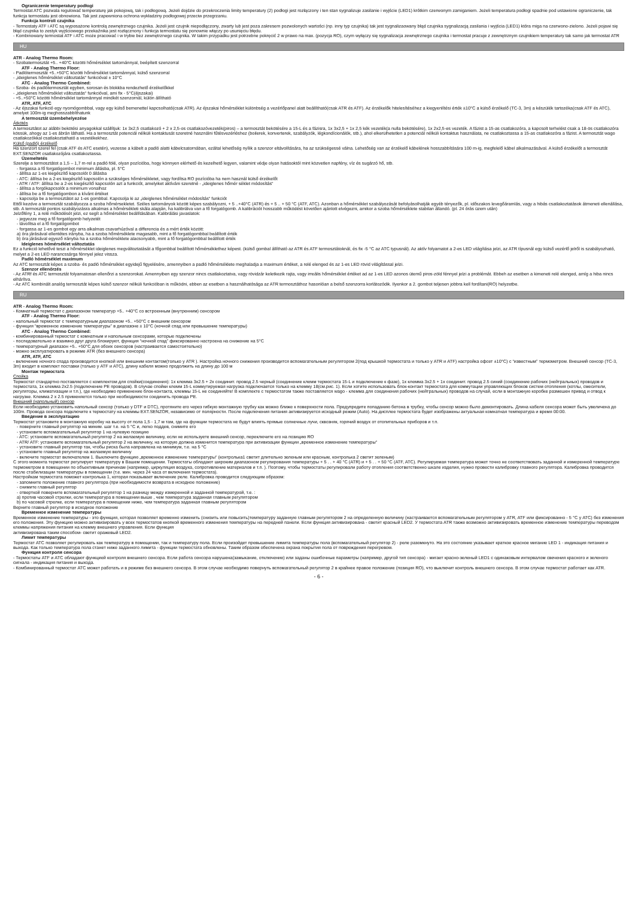Ograniczenie temperatury podłogi
Termostat ATC pozwala regulować temperaturę jak pokojową, tak i podłogową. Jeżeli dojdzie do przekroczenia limity temperatury (2) podłogi jest rozłączony i ten stan sygnalizuje zasilanie i wyjście (LED1) krótkim czerwonym zamiganiem. Jeżeli temperatura podłogi spadnie pod ustawione ograniczenie, tak funkcja termostatu jest obnowiona. Tak jest zapewniona ochrona wykładziny podłogowej przeciw przegrzaniu.
Funkcja kontroli czujnika
- Termostaty ATF i ATC są wyposażone kontrolą zewnętrznego czujnika. Jeżeli jest czujnik niepodłączony, zwarty lub jest poza zakresem pozwolonych wartości (np. inny typ czujnika) tak jest sygnalizaowany błąd czujnika sygnalizacją zasilania i wyjścia (LED1) która miga na czerwono-zielono. Jeżeli pojawi się błąd czujnika to zestyk wyjściowego przekaźnika jest rozłącznony i funkcja termostatu się ponownie włączy po usunięciu błędu.
- Kombinowany termostat ATF i ATC może pracować i w trybie bez zewnętrznego czujnika. W takim przypadku jest potrzebne pokręcić 2 w prawo na max. (pozycja RO), czym wyłączy się sygnalizacja zewnętrznego czujnika i termostat pracuje z zewnętrznym czujnikiem temperatury tak samo jak termostat ATR
HU
ATR - Analog Thermo Room:
- Szobatermosztát +5.. +40°C közötti hőmérséklet tartománnyal, beépített szenzorral
ATF - Analog Thermo Floor:
- Padlótermosztát +5..+50°C közötti hőmérséklet tartománnyal, külső szenzorral
- „ideiglenes hőmérséklet változtatás“ funkcióval ± 10°C
ATC - Analog Thermo Combined:
- Szoba- és padlótermosztát egyben, sorosan és blokkba rendezhető érzékelőkkel
- „ideiglenes hőmérséklet változtatás“ funkcióval, ami fix - 5°C(éjszakai)
- +5..+50°C közötti hőmérséklet tartománnyal mindkét szenzornál, külön állítható
ATR, ATF, ATC
- Az éjszakai funkció egy nyomógombbal, vagy egy külső bemenettel kapcsolható(csak ATR). Az éjszakai hőmérséklet különbség a vezérlőpanel alatt beállítható(csak ATR és ATF). Az érzékelők hitelesítéséhez a kiegyenlítési érték ±10°C a külső érzékelő (TC-3, 3m) a készülék tartozéka(csak ATF és ATC), amelyet 100m-ig meghosszabbíthatunk
A termosztát üzembehelyezése
Átkötés
A termosztátot az alábbi bekötési anyagokkal szállítjuk: 1x 3x2,5 csatlakozó + 2 x 2,5-os csatlakozóvezeték(piros) – a termosztát bekötésére a 15-L és a fázisra, 1x 3x2,5 + 1x 2,5 kék vezeték(a nulla bekötésére), 1x 2x2,5-es vezeték. A fázist a 15-as csatlakozóra, a kapcsolt terhelést csak a 18-ös csatlakozóra kössük, ahogy az 1-es ábrán látható. Ha a termosztát potenciál nélküli kontaktusát szeretné használni fűtésvezérléshez (boilerek, konverterek, szabályzók, légkondícionálók, stb.), ahol elkerülhetetlen a potenciál nélküli kontaktus használata, ne csatlakoztassa a 15-as csatlakozóra a fázist. A termosztát wago csatlakozókkal csatlakoztatható a vezetékekhez.
Külső (padló) érzékelő
Ha szenzort szerel fel (csak ATF és ATC esetén), vezesse a kábelt a padló alatti kábelcsatornában, ezáltal lehetőség nyílik a szenzor eltávolítására, ha az szükségessé válna. Lehetőség van az érzékelő kábelének hosszabbítására 100 m-ig, megfelelő kábel alkalmazásával. A külső érzékelőt a termosztát EXT.SENZOR csatlakozójára csatlakoztassa.
Üzemeltetés
Szerelje a termosztátot a 1,5 – 1,7 m-rel a padló fölé, olyan pozícióba, hogy könnyen elérhető és kezelhető legyen, valamint védje olyan hatásoktól mint közvetlen napfény, víz és sugárzó hő, stb.
- forgassa a fő forgatógombot minimum állásba, pl. 5°C
- állítsa az 1-es kiegészítő kapcsolót 0 állásba
- ATC: állítsa be a 2-es kiegészítő kapcsolón a szükséges hőmérsékletet, vagy fordítsa RO pozícióba ha nem használ külső érzékelőt
- ATR / ATF: állítsa be a 2-es kiegészítő kapcsolón azt a funkciót, amelyiket aktíváni szeretné - „ideiglenes hőmér séklet módosítás“
- állítsa a forgókapcsolót a minimum vonalhoz
- állítsa be a fő forgatógombon a kívánt értéket
- kapcsolja be a termosztátot az 1-es gombbal. Kapcsolja ki az „ideiglenes hőmérséklet módosítás“ funkciót
Ettől kezdve a termosztát szabályozza a szoba hőmérsekletet. Széles tartományok között képes szabályozni, + 5 ..+40°C (ATR) és + 5 .. + 50 °C (ATF, ATC). Azonban a hőmérséklet szabályozását befolyásolhatják egyéb tényezők, pl. időszakos levegőáramlás, vagy a hibás csatlakoztatások átmeneti ellenállása, stb. A termosztát pontos szabályozásra alkalmas a hőmérsékleti skála alapján, ha kalibrálva van a fő forgatógomb. A kalibrációt hosszabb működést követően ajánlott elvégezni, amikor a szoba hőmérséklete stabilan állandó. (pl. 24 órás üzem után)
Jelzőfény 1, a relé működését jelzi, ez segít a hőmérséklet beállításában. Kalibrálási javaslatok:
- jegyezze meg a fő forgatógomb helyzetét
- távolítsa el a fő forgatógombot
- forgassa az 1-es gombot egy arra alkalmas csavarhúzóval a differencia és a mért érték között:
a) óra járásával ellentétes irányba, ha a szoba hőmérséklete magasabb, mint a fő forgatógombbal beállított érték
b) óra járásával egyező irányba ha a szoba hőmérséklete alacsonyabb, mint a fő forgatógombbal beállított érték
Ideiglenes hőmérséklet változtatás
Ez a funkció lehetővé teszi a hőmérséklet ideiglenes megváltoztatását a főgombbal beállított hőmérséklethez képest. (külső gombal állítható az ATR és ATF termosztátoknál, és fix -5 °C az ATC typusnál). Az aktív folyamatot a 2-es LED világítása jelzi, az ATR típusnál egy külső vezérlő jelről is szabályozható, melyet a 2-es LED narancssárga fénnyel jelez vissza.
Padló hőmérséklet maximum
Az ATC termosztát képes a szoba- és padló hőmérséklet egyidejű figyelésére, amennyiben a padló hőmérséklete meghaladja a maximum értéket, a relé elenged és az 1-es LED rövid világítással jelzi.
Szenzor ellenőrzés
- Az ATRf és ATC termosztát folyamatosan ellenőrzi a szenzorokat. Amennyiben egy szenzor nincs csatlakoztatva, vagy rövidzár keletkezik rajta, vagy irreális hőmérséklet értéket ad az 1-es LED azonos ütemű piros-zöld fénnyel jelzi a problémát. Ebbeh az esetben a kimeneti relé elenged, amíg a hiba nincs elhárítva.
- Az ATC kombinált analóg termosztát képes külső szenzor nélküli funkcióban is működni, ebben az esetben a használhatósága az ATR termosztáthoz hasonlóan a belső szenzorra korlátozódik. Ilyenkor a 2. gombot teljesen jobbra kell fordítani(RO) helyzetbe.
RU
ATR - Analog Thermo Room:
- Комнатный термостат с диапазоном температур +5.. +40°C со встроенным (внутренним) сенсором
ATF - Analog Thermo Floor:
- напольный термостат с температурным диапазоном +5.. +50°C с внешним сенсором
- функция “временное изменение температуры” в диапазоне ± 10°C (ночной спад или превышение температуры)
ATC - Analog Thermo Combined:
- комбинированный термостат с комнатным и напольным сенсорами, которые подключены
- последовательно и взаимно друг друга блокируют, функция “ночной спад” фиксированно настроена на снижение на 5°C
- температурный диапазон +5.. +50°C для обоих сенсоров (настраивается самостоятельно)
- можно эксплуатировать в режиме ATR (без внешнего сенсора)
ATR, ATF, ATC
- включение ночного спада производится кнопкой или внешним контактом(только у ATR ). Настройка ночного снижения производится вспомагательным регулятором 2(под крышкой термостата и только у ATR и ATF) настройка офсет ±10°C) с “известным” термометром. Внешний сенсор (TC-3, 3m) входит в комплект поставки (только у ATF и ATC), длину кабеля можно продолжить на длину до 100 м
Монтаж термостата
Спойка
Термостат стандартно поставляется с комплектом для спойки(соединения): 1x клемма 3x2.5 + 2x соединит. провод 2.5 черный (соединение клемм термостата 15-L и подключение к фазе), 1x клемма 3x2.5 + 1x соединит. провод 2.5 синий (соединение рабочих (нейтральных) проводов и термостата, 1x клемма 2x2.5 (подключение PE проводов). В случае спойки клемм 15-L коммутируемая нагрузка подключается только на клемму 18(см.рис. 1). Если хотите использовать блок-контакт термостата для коммутации управляющих блоков систем отопления (котлы, смесители, регуляторы, климатизации и т.п.), где необходимо применение блок-контакта, клеммы 15-L не соединяйте! В комплекте с термостатом также поставляется wago - клемма для соединения рабочих (нейтральных) проводов на случай, если в монтажную коробке размешен привод и отвод к нагрузке. Клемма 2 x 2.5 применяется только при необходимости соединить провода PE.
Внешний (напольный) сенсор
Если необходимо установить напольный сенсор (только у DTF и DTC), протяните его через гибкую монтажную трубку как можно ближе к поверхности пола. Предупредите попаданию бетона в трубку, чтобы сенсор можно было демонтировать. Длина кабеля сенсора может быть увеличена до 100m. Провода сенсора подключите к термостату на клеммы EXT.SENZOR, независимо от полярности. После подключения питания активизируется исходный режим (Auto). На дисплее термостата будет изображены актуальная комнатная температура и время 00:00.
Введение в эксплуатацию
Термостат установите в монтажную коробку на высоту от пола 1,5 - 1,7 м там, где на функции термостата не будут влиять прямые солнечные лучи, сквозняк, горячий воздух от отопительных приборов и т.п.
- поверните главный регулятор на миним. шаг т.е. на 5 °C и, легко поддев, снимите его
- установите вспомагательный регулятор 1 на нулевую позицию
- ATC: установите вспомагательный регулятор 2 на желаемую величину, если не используете внешний сенсор, переключите его на позицию RO
- ATR/ ATF: установите вспомагательный регулятор 2 на величину, на которую должна изменится температура при активизации функции „временное изменение температуры“
- установите главный регулятор так, чтобы риска была направлена на минимум, т.е. на 5 °C
- установите главный регулятор на желаемую величину
- включите термостат включателем 1. Выключите функцию „временное изменение температуры“ (контролька1 светит длительно зеленым или красным, контролька 2 светит зеленым)
С этого момента термостат регулирует температуру в Вашем помещении. Термостаты обладают широким диапазоном регулирования температуры + 5 . . + 40 °C (ATR) и + 5 . . + 50 °C (ATF, ATC). Регулируемая температура может точно не соответствовать заданной и измеренной температуре термометром в помещении по объективным причинам (например, циркуляция воздуха, сопротивление материалов и т.п. ). Поэтому, чтобы термостаты регулировали работу отопления соответственно шкале изделия, нужно провести калибровку главного регулятора. Калибровка проводится после стабилизации температуры в помещении (т.е. мин. через 24 часа от включения термостата).
Настройкам термостата поможет контролька 1, которая показывает включение реле. Калибровка проводится следующим образом:
- запомните положение главного регулятора (при необходимости возврата в исходное положение)
- снимите главный регулятор
- отверткой поверните вспомагательный регулятор 1 на разницу между измеренной и заданной температурой, т.е. :
a) против часовой стрелки, если температура в помещении выше , чем температура заданная главным регулятором
b) по часовой стрелке, если температура в помещении ниже, чем температура заданная главным регулятором
Верните главный регулятор в исходное положение
Временное изменение температуры
Временное изменение температуры - это функция, которая позволяет временно изменить (снизить или повысить)температуру заданную главным регулятором 2 на определенную величину (настраивается вспомагательным регулятором у ATR, ATF или фиксированно - 5 °C у ATC) без изменения его положения. Эту функцию можно активизировать у всех термостатов кнопкой временного изменения температуры на передней панели. Если функция активизирована - светит красный LED2. У термостата ATR также возможно активизировать временное изменение температуры переводом клеммы напряжения питания на клемму внешнего управления. Если функция
активизирована таким способом- светит оражевый LED2.
Лимит температуры
Термостат ATC позволяет регулировать как температуру в помещении, так и температуру пола. Если произойдет превышение лимита температуры пола (вспомагательный регулятор 2) - реле разомкнуто. На это состояние указывает краткое красное мигание LED 1 - индикация питания и выхода. Как только температура пола станет ниже заданного лимита - функции термостата обновлены. Таким образом обеспечена охрана покрытия пола от повреждения перегревом.
Функция контроля сенсора
- Термостаты ATF и ATC обладают функцией контроля внешнего сенсора. Если работа сенсора нарушена(замыкание, отключение) или заданы ошибочные параметры (например, другой тип сенсора) - мигает красно-зеленый LED1 с одинаковым интервалом свечения красного и зеленого сигнала - индикация питания и выхода.
- Комбинированный термостат ATC может работать и в режиме без внешнего сенсора. В этом случае необходимо повернуть вспомагательный регулятор 2 в крайнее правое положение (позиция RO), что выключит контроль внешнего сенсора. В этом случае термостат работает как ATR.
- 6 -